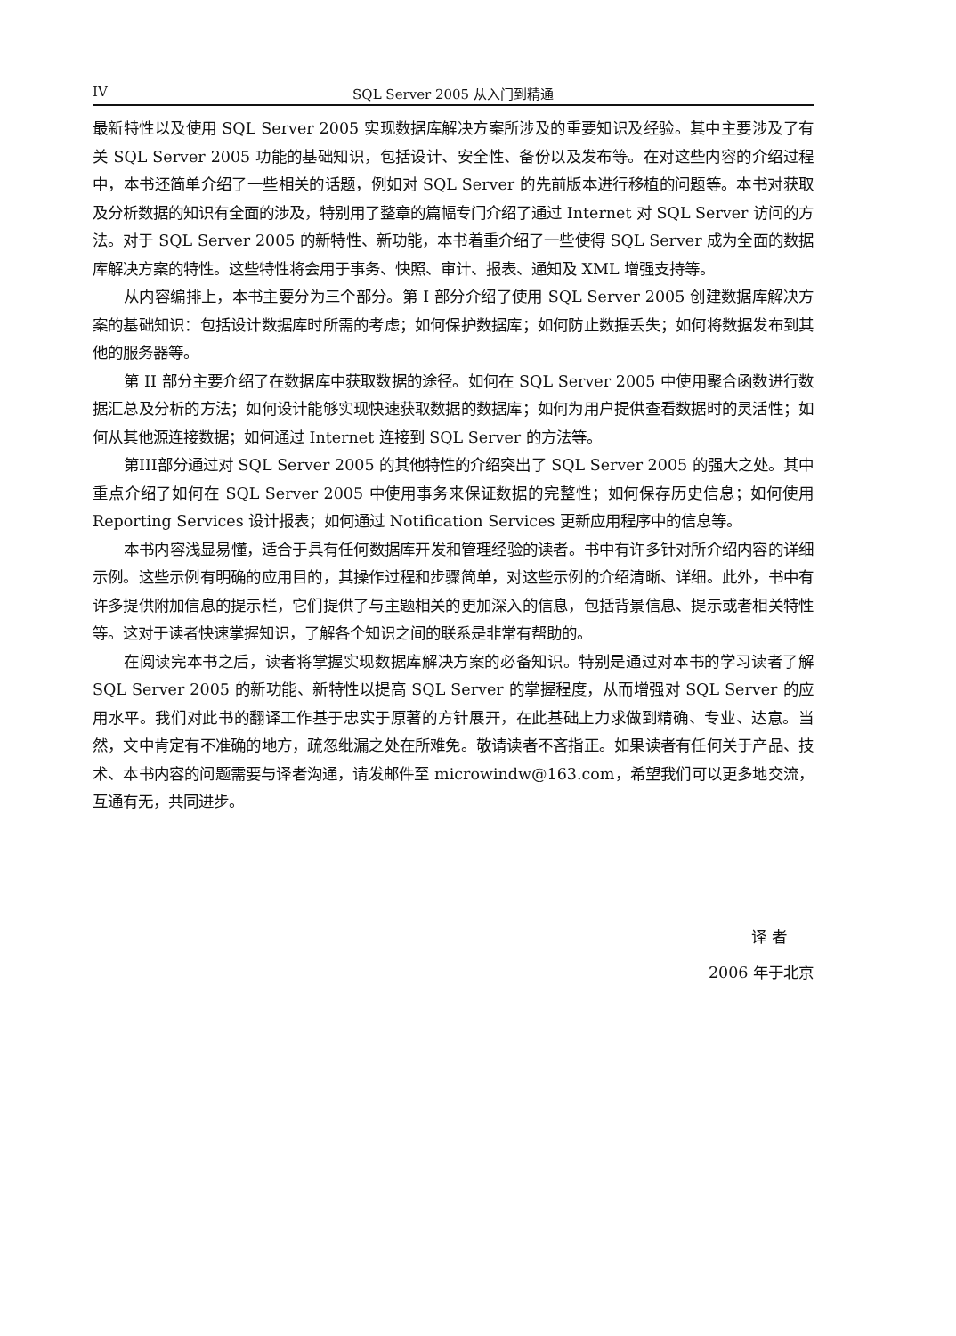IV SQL Server 2005 从入门到精通
最新特性以及使用 SQL Server 2005 实现数据库解决方案所涉及的重要知识及经验。其中主要涉及了有关 SQL Server 2005 功能的基础知识，包括设计、安全性、备份以及发布等。在对这些内容的介绍过程中，本书还简单介绍了一些相关的话题，例如对 SQL Server 的先前版本进行移植的问题等。本书对获取及分析数据的知识有全面的涉及，特别用了整章的篇幅专门介绍了通过 Internet 对 SQL Server 访问的方法。对于 SQL Server 2005 的新特性、新功能，本书着重介绍了一些使得 SQL Server 成为全面的数据库解决方案的特性。这些特性将会用于事务、快照、审计、报表、通知及 XML 增强支持等。
从内容编排上，本书主要分为三个部分。第 I 部分介绍了使用 SQL Server 2005 创建数据库解决方案的基础知识：包括设计数据库时所需的考虑；如何保护数据库；如何防止数据丢失；如何将数据发布到其他的服务器等。
第 II 部分主要介绍了在数据库中获取数据的途径。如何在 SQL Server 2005 中使用聚合函数进行数据汇总及分析的方法；如何设计能够实现快速获取数据的数据库；如何为用户提供查看数据时的灵活性；如何从其他源连接数据；如何通过 Internet 连接到 SQL Server 的方法等。
第III部分通过对 SQL Server 2005 的其他特性的介绍突出了 SQL Server 2005 的强大之处。其中重点介绍了如何在 SQL Server 2005 中使用事务来保证数据的完整性；如何保存历史信息；如何使用 Reporting Services 设计报表；如何通过 Notification Services 更新应用程序中的信息等。
本书内容浅显易懂，适合于具有任何数据库开发和管理经验的读者。书中有许多针对所介绍内容的详细示例。这些示例有明确的应用目的，其操作过程和步骤简单，对这些示例的介绍清晰、详细。此外，书中有许多提供附加信息的提示栏，它们提供了与主题相关的更加深入的信息，包括背景信息、提示或者相关特性等。这对于读者快速掌握知识，了解各个知识之间的联系是非常有帮助的。
在阅读完本书之后，读者将掌握实现数据库解决方案的必备知识。特别是通过对本书的学习读者了解 SQL Server 2005 的新功能、新特性以提高 SQL Server 的掌握程度，从而增强对 SQL Server 的应用水平。我们对此书的翻译工作基于忠实于原著的方针展开，在此基础上力求做到精确、专业、达意。当然，文中肯定有不准确的地方，疏忽纰漏之处在所难免。敬请读者不吝指正。如果读者有任何关于产品、技术、本书内容的问题需要与译者沟通，请发邮件至 microwindw@163.com，希望我们可以更多地交流，互通有无，共同进步。
译 者
2006 年于北京